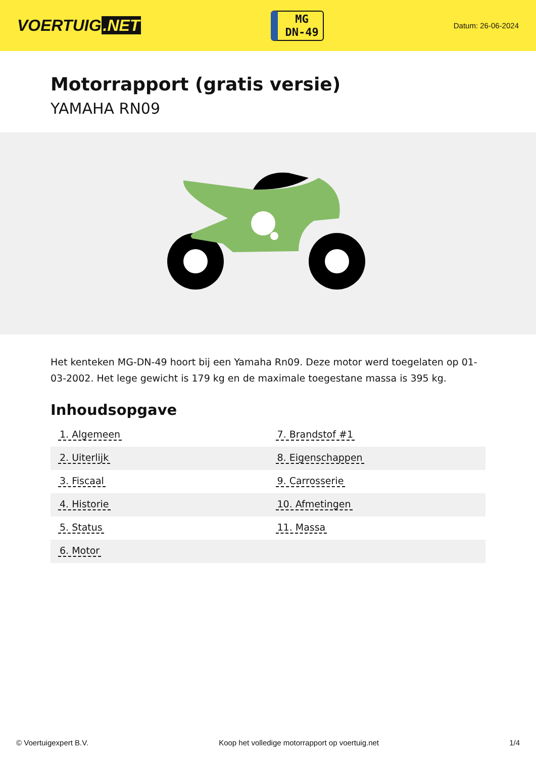VOERTUIG.NET
MG
DN-49
Datum: 26-06-2024
Motorrapport (gratis versie)
YAMAHA RN09
Het kenteken MG-DN-49 hoort bij een Yamaha Rn09. Deze motor werd toegelaten op 01-03-2002. Het lege gewicht is 179 kg en de maximale toegestane massa is 395 kg.
Inhoudsopgave
| 1. Algemeen | 7. Brandstof #1 |
| 2. Uiterlijk | 8. Eigenschappen |
| 3. Fiscaal | 9. Carrosserie |
| 4. Historie | 10. Afmetingen |
| 5. Status | 11. Massa |
| 6. Motor | |
© Voertuigexpert B.V. Koop het volledige motorrapport op voertuig.net 1/4